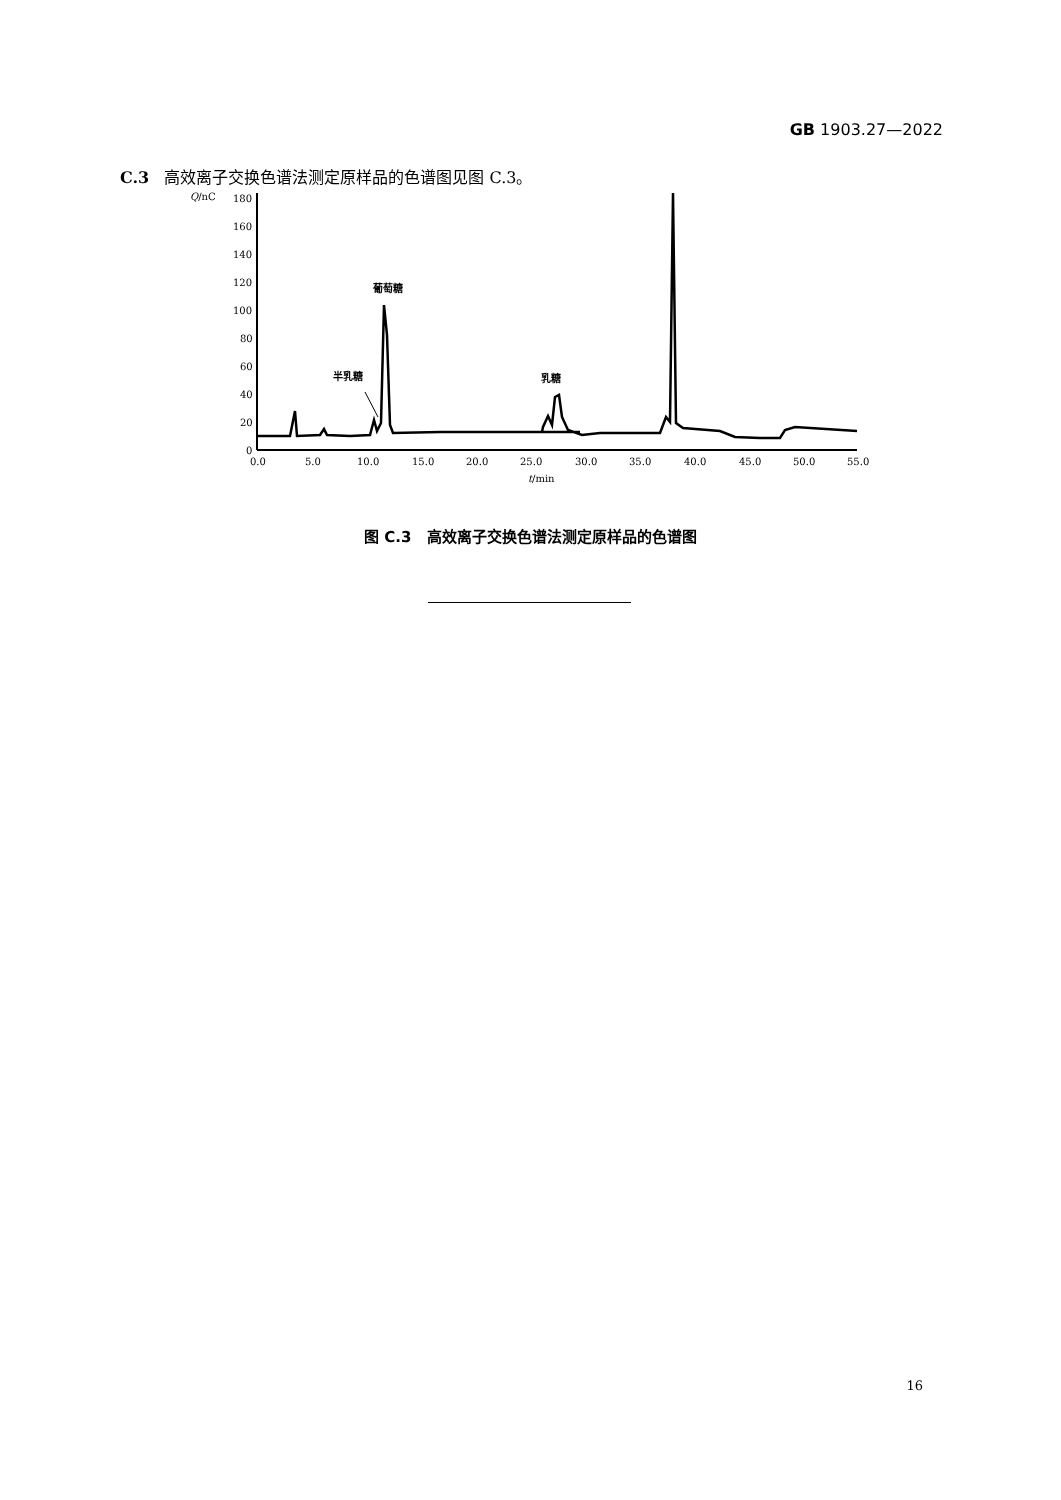GB 1903.27—2022
C.3 高效离子交换色谱法测定原样品的色谱图见图 C.3。
Q/nC
180
160
140
120
100
80
60
40
20
0
0.0
5.0
10.0
15.0
20.0
25.0
30.0
35.0
40.0
45.0
50.0
55.0
t/min
葡萄糖
半乳糖
乳糖
图 C.3 高效离子交换色谱法测定原样品的色谱图
16